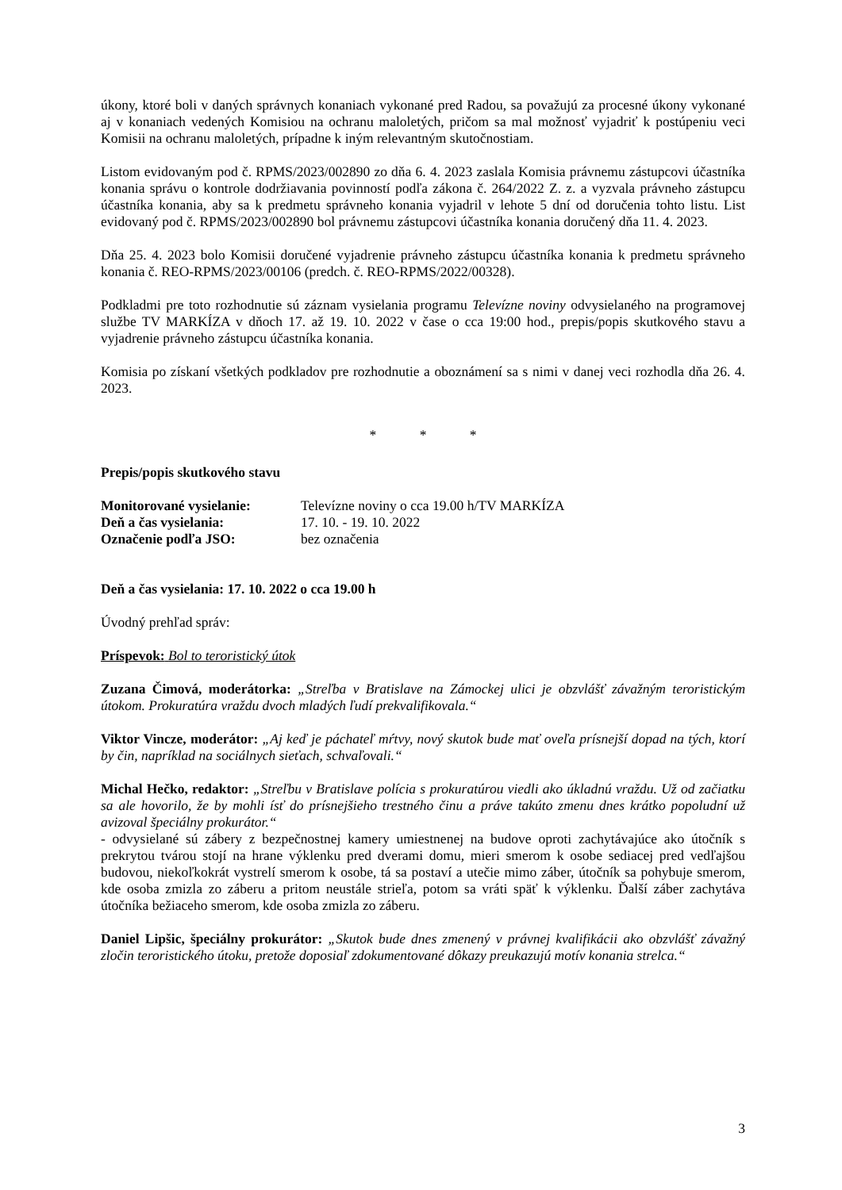úkony, ktoré boli v daných správnych konaniach vykonané pred Radou, sa považujú za procesné úkony vykonané aj v konaniach vedených Komisiou na ochranu maloletých, pričom sa mal možnosť vyjadriť k postúpeniu veci Komisii na ochranu maloletých, prípadne k iným relevantným skutočnostiam.
Listom evidovaným pod č. RPMS/2023/002890 zo dňa 6. 4. 2023 zaslala Komisia právnemu zástupcovi účastníka konania správu o kontrole dodržiavania povinností podľa zákona č. 264/2022 Z. z. a vyzvala právneho zástupcu účastníka konania, aby sa k predmetu správneho konania vyjadril v lehote 5 dní od doručenia tohto listu. List evidovaný pod č. RPMS/2023/002890 bol právnemu zástupcovi účastníka konania doručený dňa 11. 4. 2023.
Dňa 25. 4. 2023 bolo Komisii doručené vyjadrenie právneho zástupcu účastníka konania k predmetu správneho konania č. REO-RPMS/2023/00106 (predch. č. REO-RPMS/2022/00328).
Podkladmi pre toto rozhodnutie sú záznam vysielania programu Televízne noviny odvysielaného na programovej službe TV MARKÍZA v dňoch 17. až 19. 10. 2022 v čase o cca 19:00 hod., prepis/popis skutkového stavu a vyjadrenie právneho zástupcu účastníka konania.
Komisia po získaní všetkých podkladov pre rozhodnutie a oboznámení sa s nimi v danej veci rozhodla dňa 26. 4. 2023.
* * *
Prepis/popis skutkového stavu
Monitorované vysielanie: Televízne noviny o cca 19.00 h/TV MARKÍZA
Deň a čas vysielania: 17. 10. - 19. 10. 2022
Označenie podľa JSO: bez označenia
Deň a čas vysielania: 17. 10. 2022 o cca 19.00 h
Úvodný prehľad správ:
Príspevok: Bol to teroristický útok
Zuzana Čimová, moderátorka: „Streľba v Bratislave na Zámockej ulici je obzvlášť závažným teroristickým útokom. Prokuratúra vraždu dvoch mladých ľudí prekvalifikovala.“
Viktor Vincze, moderátor: „Aj keď je páchateľ mŕtvy, nový skutok bude mať oveľa prísnejší dopad na tých, ktorí by čin, napríklad na sociálnych sieťach, schvaľovali.“
Michal Hečko, redaktor: „Streľbu v Bratislave polícia s prokuratúrou viedli ako úkladnú vraždu. Už od začiatku sa ale hovorilo, že by mohli ísť do prísnejšieho trestného činu a práve takúto zmenu dnes krátko popoludní už avizoval špeciálny prokurátor.“
- odvysielané sú zábery z bezpečnostnej kamery umiestnenej na budove oproti zachytávajúce ako útočník s prekrytou tvárou stojí na hrane výklenku pred dverami domu, mieri smerom k osobe sediacej pred vedľajšou budovou, niekoľkokrát vystrelí smerom k osobe, tá sa postaví a utečie mimo záber, útočník sa pohybuje smerom, kde osoba zmizla zo záberu a pritom neustále strieľa, potom sa vráti späť k výklenku. Ďalší záber zachytáva útočníka bežiaceho smerom, kde osoba zmizla zo záberu.
Daniel Lipšic, špeciálny prokurátor: „Skutok bude dnes zmenený v právnej kvalifikácii ako obzvlášť závažný zločin teroristického útoku, pretože doposiaľ zdokumentované dôkazy preukazujú motív konania strelca.“
3